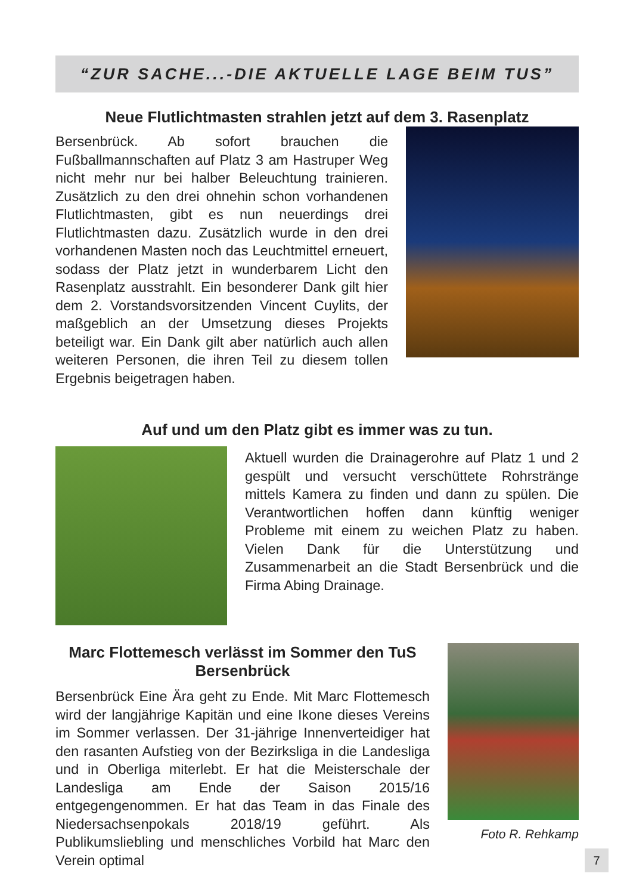“ZUR SACHE...-DIE AKTUELLE LAGE BEIM TUS”
Neue Flutlichtmasten strahlen jetzt auf dem 3. Rasenplatz
Bersenbrück. Ab sofort brauchen die Fußballmannschaften auf Platz 3 am Hastruper Weg nicht mehr nur bei halber Beleuchtung trainieren. Zusätzlich zu den drei ohnehin schon vorhandenen Flutlichtmasten, gibt es nun neuerdings drei Flutlichtmasten dazu. Zusätzlich wurde in den drei vorhandenen Masten noch das Leuchtmittel erneuert, sodass der Platz jetzt in wunderbarem Licht den Rasenplatz ausstrahlt. Ein besonderer Dank gilt hier dem 2. Vorstandsvorsitzenden Vincent Cuylits, der maßgeblich an der Umsetzung dieses Projekts beteiligt war. Ein Dank gilt aber natürlich auch allen weiteren Personen, die ihren Teil zu diesem tollen Ergebnis beigetragen haben.
Auf und um den Platz gibt es immer was zu tun.
Aktuell wurden die Drainagerohre auf Platz 1 und 2 gespült und versucht verschüttete Rohrstränge mittels Kamera zu finden und dann zu spülen. Die Verantwortlichen hoffen dann künftig weniger Probleme mit einem zu weichen Platz zu haben. Vielen Dank für die Unterstützung und Zusammenarbeit an die Stadt Bersenbrück und die Firma Abing Drainage.
Marc Flottemesch verlässt im Sommer den TuS Bersenbrück
Bersenbrück Eine Ära geht zu Ende. Mit Marc Flottemesch wird der langjährige Kapitän und eine Ikone dieses Vereins im Sommer verlassen. Der 31-jährige Innenverteidiger hat den rasanten Aufstieg von der Bezirksliga in die Landesliga und in Oberliga miterlebt. Er hat die Meisterschale der Landesliga am Ende der Saison 2015/16 entgegengenommen. Er hat das Team in das Finale des Niedersachsenpokals 2018/19 geführt. Als Publikumsliebling und menschliches Vorbild hat Marc den Verein optimal
Foto R. Rehkamp
7